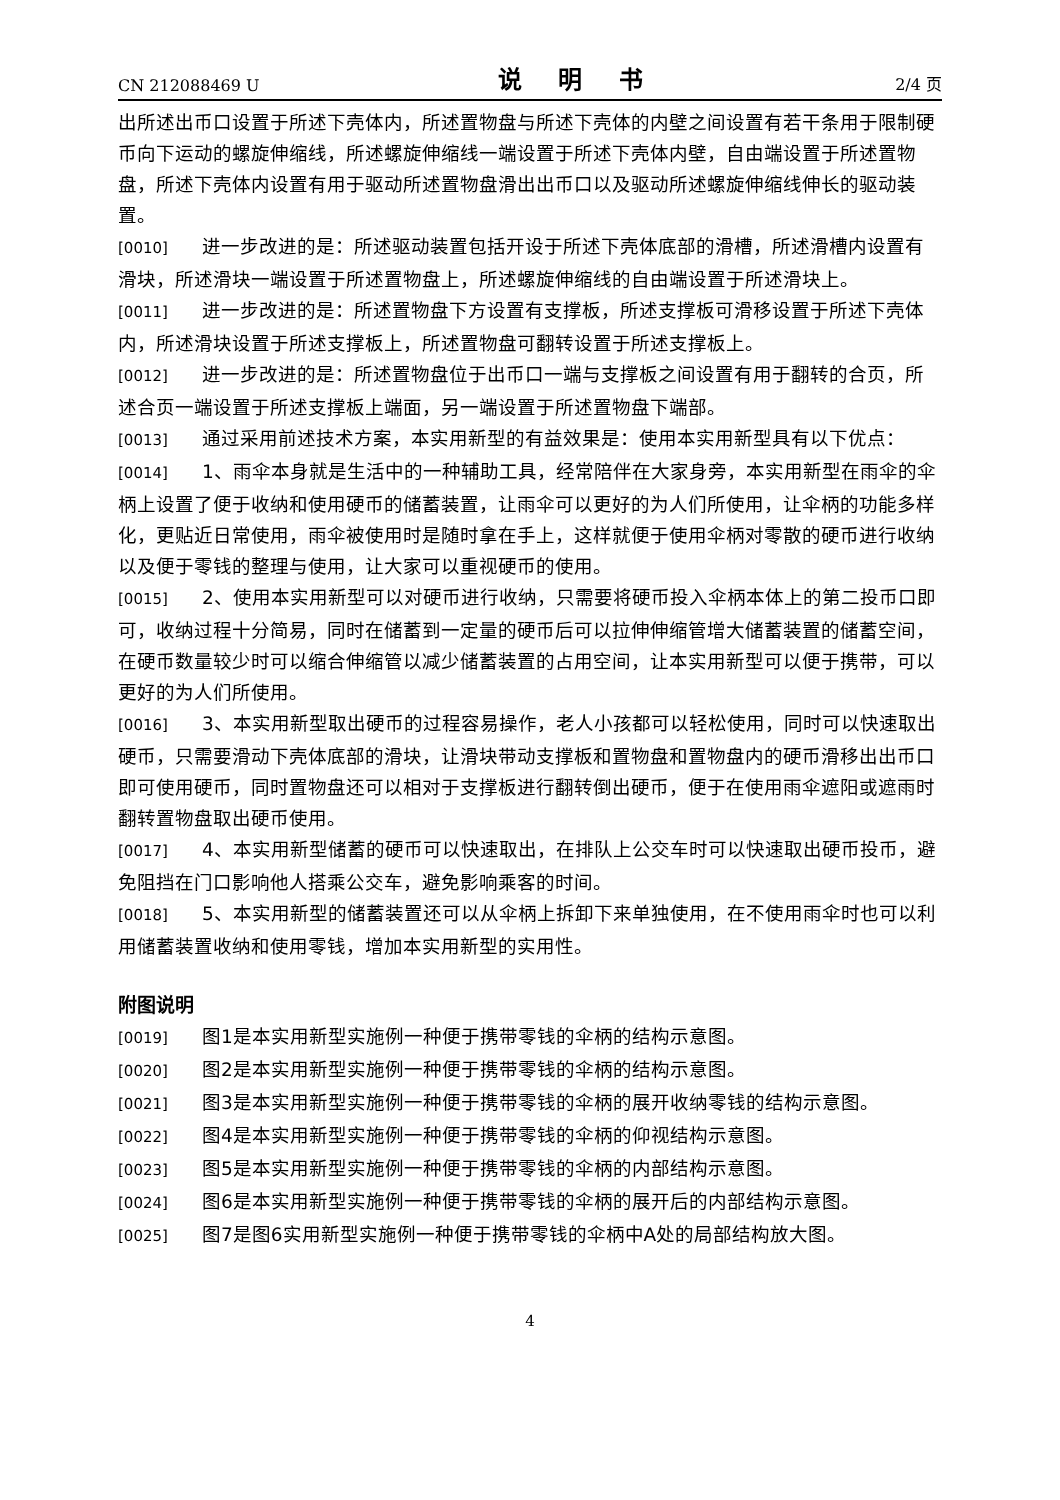CN 212088469 U 说 明 书 2/4 页
出所述出币口设置于所述下壳体内，所述置物盘与所述下壳体的内壁之间设置有若干条用于限制硬币向下运动的螺旋伸缩线，所述螺旋伸缩线一端设置于所述下壳体内壁，自由端设置于所述置物盘，所述下壳体内设置有用于驱动所述置物盘滑出出币口以及驱动所述螺旋伸缩线伸长的驱动装置。
[0010] 进一步改进的是：所述驱动装置包括开设于所述下壳体底部的滑槽，所述滑槽内设置有滑块，所述滑块一端设置于所述置物盘上，所述螺旋伸缩线的自由端设置于所述滑块上。
[0011] 进一步改进的是：所述置物盘下方设置有支撑板，所述支撑板可滑移设置于所述下壳体内，所述滑块设置于所述支撑板上，所述置物盘可翻转设置于所述支撑板上。
[0012] 进一步改进的是：所述置物盘位于出币口一端与支撑板之间设置有用于翻转的合页，所述合页一端设置于所述支撑板上端面，另一端设置于所述置物盘下端部。
[0013] 通过采用前述技术方案，本实用新型的有益效果是：使用本实用新型具有以下优点：
[0014] 1、雨伞本身就是生活中的一种辅助工具，经常陪伴在大家身旁，本实用新型在雨伞的伞柄上设置了便于收纳和使用硬币的储蓄装置，让雨伞可以更好的为人们所使用，让伞柄的功能多样化，更贴近日常使用，雨伞被使用时是随时拿在手上，这样就便于使用伞柄对零散的硬币进行收纳以及便于零钱的整理与使用，让大家可以重视硬币的使用。
[0015] 2、使用本实用新型可以对硬币进行收纳，只需要将硬币投入伞柄本体上的第二投币口即可，收纳过程十分简易，同时在储蓄到一定量的硬币后可以拉伸伸缩管增大储蓄装置的储蓄空间，在硬币数量较少时可以缩合伸缩管以减少储蓄装置的占用空间，让本实用新型可以便于携带，可以更好的为人们所使用。
[0016] 3、本实用新型取出硬币的过程容易操作，老人小孩都可以轻松使用，同时可以快速取出硬币，只需要滑动下壳体底部的滑块，让滑块带动支撑板和置物盘和置物盘内的硬币滑移出出币口即可使用硬币，同时置物盘还可以相对于支撑板进行翻转倒出硬币，便于在使用雨伞遮阳或遮雨时翻转置物盘取出硬币使用。
[0017] 4、本实用新型储蓄的硬币可以快速取出，在排队上公交车时可以快速取出硬币投币，避免阻挡在门口影响他人搭乘公交车，避免影响乘客的时间。
[0018] 5、本实用新型的储蓄装置还可以从伞柄上拆卸下来单独使用，在不使用雨伞时也可以利用储蓄装置收纳和使用零钱，增加本实用新型的实用性。
附图说明
[0019] 图1是本实用新型实施例一种便于携带零钱的伞柄的结构示意图。
[0020] 图2是本实用新型实施例一种便于携带零钱的伞柄的结构示意图。
[0021] 图3是本实用新型实施例一种便于携带零钱的伞柄的展开收纳零钱的结构示意图。
[0022] 图4是本实用新型实施例一种便于携带零钱的伞柄的仰视结构示意图。
[0023] 图5是本实用新型实施例一种便于携带零钱的伞柄的内部结构示意图。
[0024] 图6是本实用新型实施例一种便于携带零钱的伞柄的展开后的内部结构示意图。
[0025] 图7是图6实用新型实施例一种便于携带零钱的伞柄中A处的局部结构放大图。
4